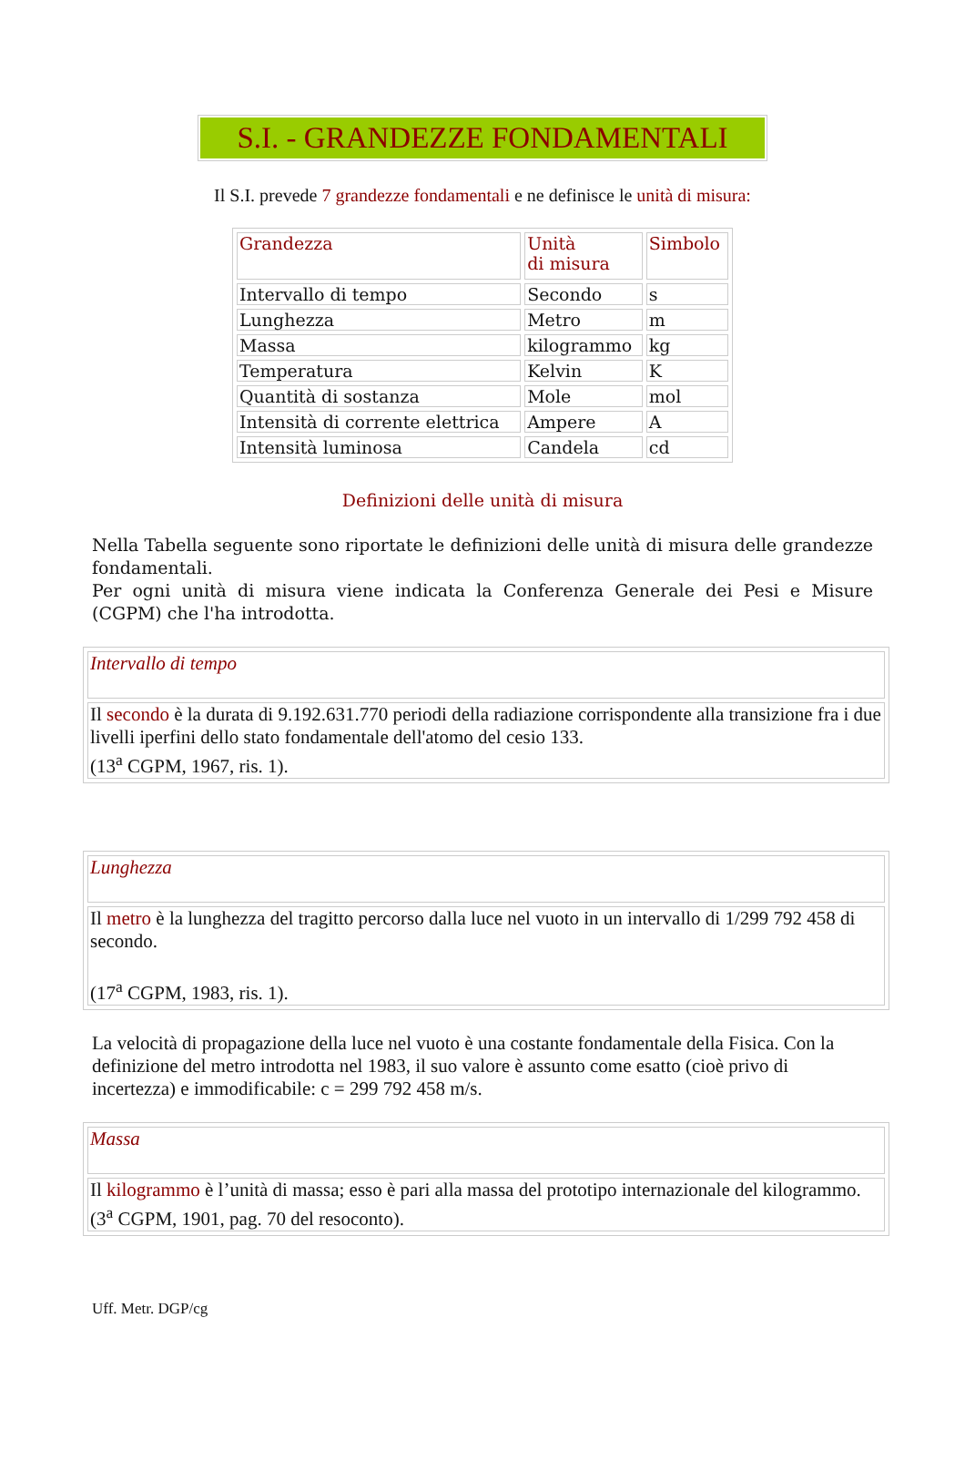S.I. - GRANDEZZE FONDAMENTALI
Il S.I. prevede 7 grandezze fondamentali e ne definisce le unità di misura:
| | Grandezza | Unità di misura | Simbolo |
| Intervallo di tempo | Secondo | s | |
| Lunghezza | Metro | m | |
| Massa | kilogrammo | kg | |
| Temperatura | Kelvin | K | |
| Quantità di sostanza | Mole | mol | |
| Intensità di corrente elettrica | Ampere | A | |
| Intensità luminosa | Candela | cd | |
Definizioni delle unità di misura
Nella Tabella seguente sono riportate le definizioni delle unità di misura delle grandezze fondamentali.
Per ogni unità di misura viene indicata la Conferenza Generale dei Pesi e Misure (CGPM) che l'ha introdotta.
| Intervallo di tempo |
| Il secondo è la durata di 9.192.631.770 periodi della radiazione corrispondente alla transizione fra i due livelli iperfini dello stato fondamentale dell'atomo del cesio 133. (13<sup>a</sup> CGPM, 1967, ris. 1). |
| Lunghezza |
| Il metro è la lunghezza del tragitto percorso dalla luce nel vuoto in un intervallo di 1/299 792 458 di secondo. (17<sup>a</sup> CGPM, 1983, ris. 1). |
La velocità di propagazione della luce nel vuoto è una costante fondamentale della Fisica. Con la definizione del metro introdotta nel 1983, il suo valore è assunto come esatto (cioè privo di incertezza) e immodificabile: c = 299 792 458 m/s.
| Massa |
| Il kilogrammo è l’unità di massa; esso è pari alla massa del prototipo internazionale del kilogrammo. (3<sup>a</sup> CGPM, 1901, pag. 70 del resoconto). |
Uff. Metr. DGP/cg